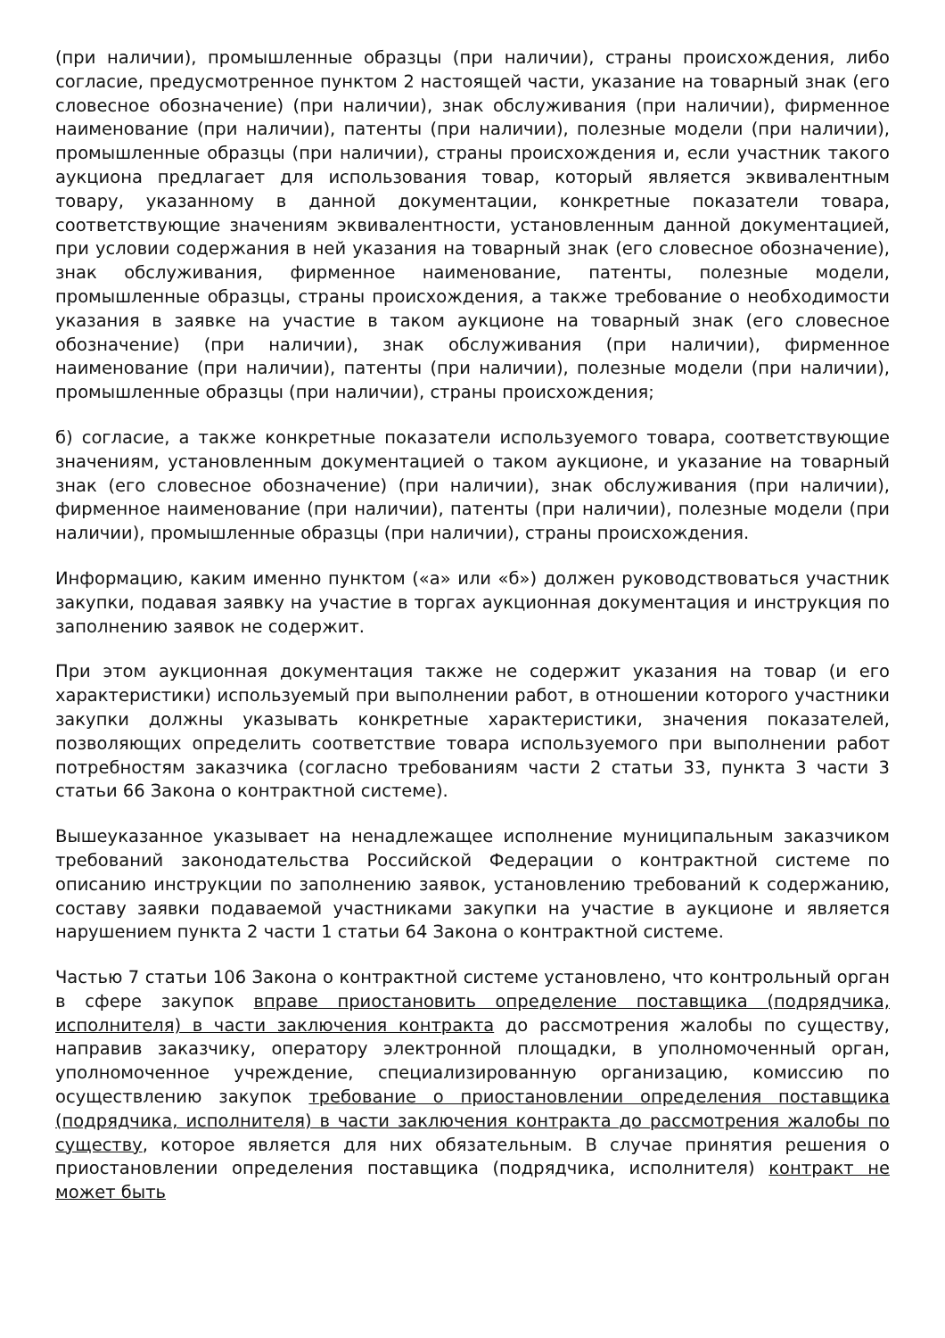(при наличии), промышленные образцы (при наличии), страны происхождения, либо согласие, предусмотренное пунктом 2 настоящей части, указание на товарный знак (его словесное обозначение) (при наличии), знак обслуживания (при наличии), фирменное наименование (при наличии), патенты (при наличии), полезные модели (при наличии), промышленные образцы (при наличии), страны происхождения и, если участник такого аукциона предлагает для использования товар, который является эквивалентным товару, указанному в данной документации, конкретные показатели товара, соответствующие значениям эквивалентности, установленным данной документацией, при условии содержания в ней указания на товарный знак (его словесное обозначение), знак обслуживания, фирменное наименование, патенты, полезные модели, промышленные образцы, страны происхождения, а также требование о необходимости указания в заявке на участие в таком аукционе на товарный знак (его словесное обозначение) (при наличии), знак обслуживания (при наличии), фирменное наименование (при наличии), патенты (при наличии), полезные модели (при наличии), промышленные образцы (при наличии), страны происхождения;
б) согласие, а также конкретные показатели используемого товара, соответствующие значениям, установленным документацией о таком аукционе, и указание на товарный знак (его словесное обозначение) (при наличии), знак обслуживания (при наличии), фирменное наименование (при наличии), патенты (при наличии), полезные модели (при наличии), промышленные образцы (при наличии), страны происхождения.
Информацию, каким именно пунктом («а» или «б») должен руководствоваться участник закупки, подавая заявку на участие в торгах аукционная документация и инструкция по заполнению заявок не содержит.
При этом аукционная документация также не содержит указания на товар (и его характеристики) используемый при выполнении работ, в отношении которого участники закупки должны указывать конкретные характеристики, значения показателей, позволяющих определить соответствие товара используемого при выполнении работ потребностям заказчика (согласно требованиям части 2 статьи 33, пункта 3 части 3 статьи 66 Закона о контрактной системе).
Вышеуказанное указывает на ненадлежащее исполнение муниципальным заказчиком требований законодательства Российской Федерации о контрактной системе по описанию инструкции по заполнению заявок, установлению требований к содержанию, составу заявки подаваемой участниками закупки на участие в аукционе и является нарушением пункта 2 части 1 статьи 64 Закона о контрактной системе.
Частью 7 статьи 106 Закона о контрактной системе установлено, что контрольный орган в сфере закупок вправе приостановить определение поставщика (подрядчика, исполнителя) в части заключения контракта до рассмотрения жалобы по существу, направив заказчику, оператору электронной площадки, в уполномоченный орган, уполномоченное учреждение, специализированную организацию, комиссию по осуществлению закупок требование о приостановлении определения поставщика (подрядчика, исполнителя) в части заключения контракта до рассмотрения жалобы по существу, которое является для них обязательным. В случае принятия решения о приостановлении определения поставщика (подрядчика, исполнителя) контракт не может быть